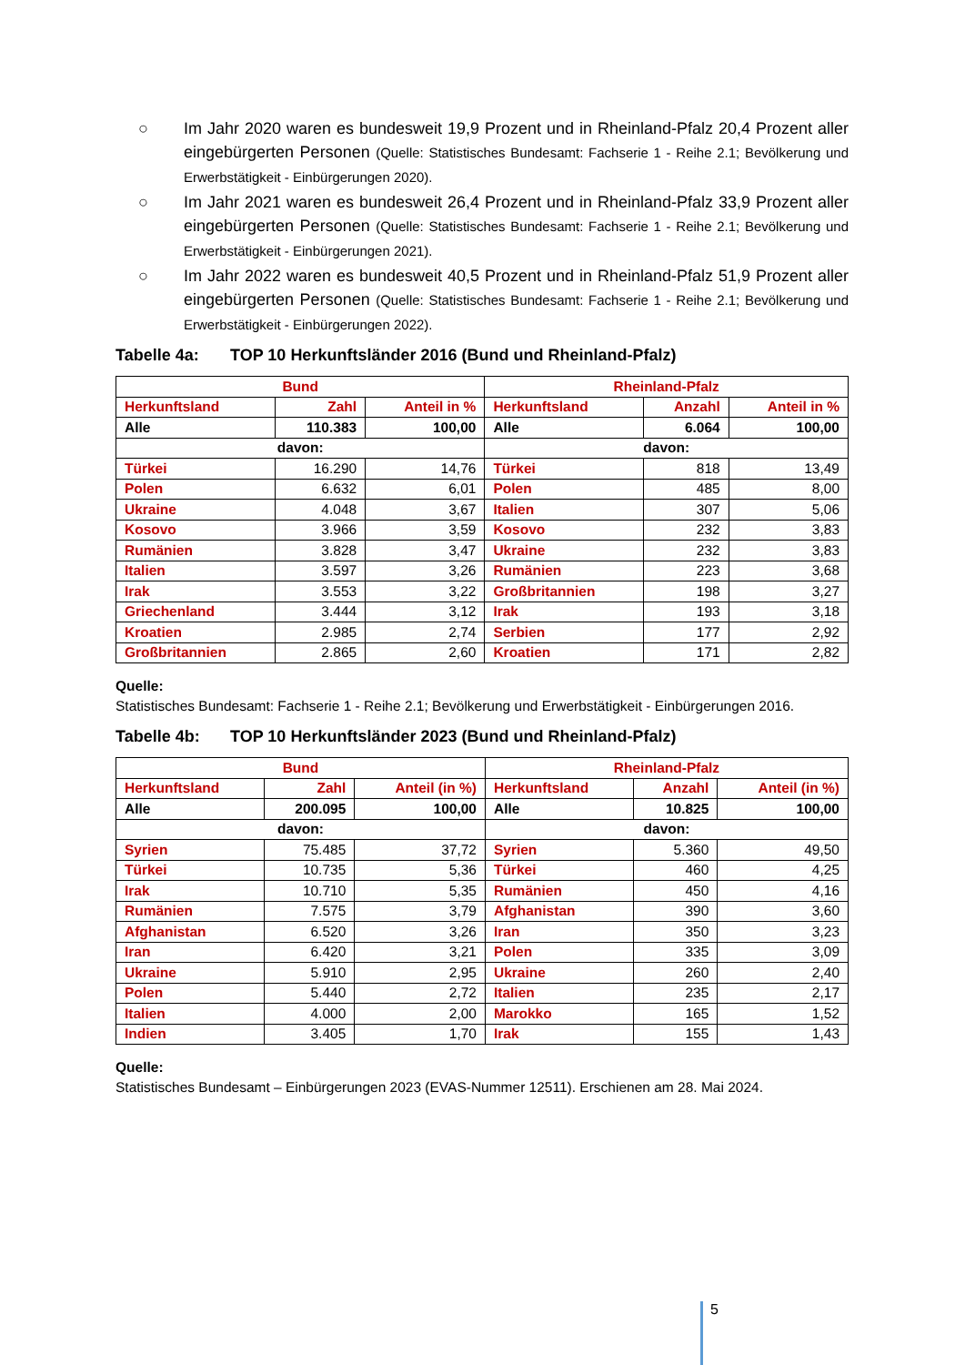○ Im Jahr 2020 waren es bundesweit 19,9 Prozent und in Rheinland-Pfalz 20,4 Prozent aller eingebürgerten Personen (Quelle: Statistisches Bundesamt: Fachserie 1 - Reihe 2.1; Bevölkerung und Erwerbstätigkeit - Einbürgerungen 2020).
○ Im Jahr 2021 waren es bundesweit 26,4 Prozent und in Rheinland-Pfalz 33,9 Prozent aller eingebürgerten Personen (Quelle: Statistisches Bundesamt: Fachserie 1 - Reihe 2.1; Bevölkerung und Erwerbstätigkeit - Einbürgerungen 2021).
○ Im Jahr 2022 waren es bundesweit 40,5 Prozent und in Rheinland-Pfalz 51,9 Prozent aller eingebürgerten Personen (Quelle: Statistisches Bundesamt: Fachserie 1 - Reihe 2.1; Bevölkerung und Erwerbstätigkeit - Einbürgerungen 2022).
Tabelle 4a: TOP 10 Herkunftsländer 2016 (Bund und Rheinland-Pfalz)
| Bund | | | Rheinland-Pfalz | | |
| --- | --- | --- | --- | --- | --- |
| Herkunftsland | Zahl | Anteil in % | Herkunftsland | Anzahl | Anteil in % |
| Alle | 110.383 | 100,00 | Alle | 6.064 | 100,00 |
| davon: | | | davon: | | |
| Türkei | 16.290 | 14,76 | Türkei | 818 | 13,49 |
| Polen | 6.632 | 6,01 | Polen | 485 | 8,00 |
| Ukraine | 4.048 | 3,67 | Italien | 307 | 5,06 |
| Kosovo | 3.966 | 3,59 | Kosovo | 232 | 3,83 |
| Rumänien | 3.828 | 3,47 | Ukraine | 232 | 3,83 |
| Italien | 3.597 | 3,26 | Rumänien | 223 | 3,68 |
| Irak | 3.553 | 3,22 | Großbritannien | 198 | 3,27 |
| Griechenland | 3.444 | 3,12 | Irak | 193 | 3,18 |
| Kroatien | 2.985 | 2,74 | Serbien | 177 | 2,92 |
| Großbritannien | 2.865 | 2,60 | Kroatien | 171 | 2,82 |
Quelle:
Statistisches Bundesamt: Fachserie 1 - Reihe 2.1; Bevölkerung und Erwerbstätigkeit - Einbürgerungen 2016.
Tabelle 4b: TOP 10 Herkunftsländer 2023 (Bund und Rheinland-Pfalz)
| Bund | | | Rheinland-Pfalz | | |
| --- | --- | --- | --- | --- | --- |
| Herkunftsland | Zahl | Anteil (in %) | Herkunftsland | Anzahl | Anteil (in %) |
| Alle | 200.095 | 100,00 | Alle | 10.825 | 100,00 |
| davon: | | | davon: | | |
| Syrien | 75.485 | 37,72 | Syrien | 5.360 | 49,50 |
| Türkei | 10.735 | 5,36 | Türkei | 460 | 4,25 |
| Irak | 10.710 | 5,35 | Rumänien | 450 | 4,16 |
| Rumänien | 7.575 | 3,79 | Afghanistan | 390 | 3,60 |
| Afghanistan | 6.520 | 3,26 | Iran | 350 | 3,23 |
| Iran | 6.420 | 3,21 | Polen | 335 | 3,09 |
| Ukraine | 5.910 | 2,95 | Ukraine | 260 | 2,40 |
| Polen | 5.440 | 2,72 | Italien | 235 | 2,17 |
| Italien | 4.000 | 2,00 | Marokko | 165 | 1,52 |
| Indien | 3.405 | 1,70 | Irak | 155 | 1,43 |
Quelle:
Statistisches Bundesamt – Einbürgerungen 2023 (EVAS-Nummer 12511). Erschienen am 28. Mai 2024.
5